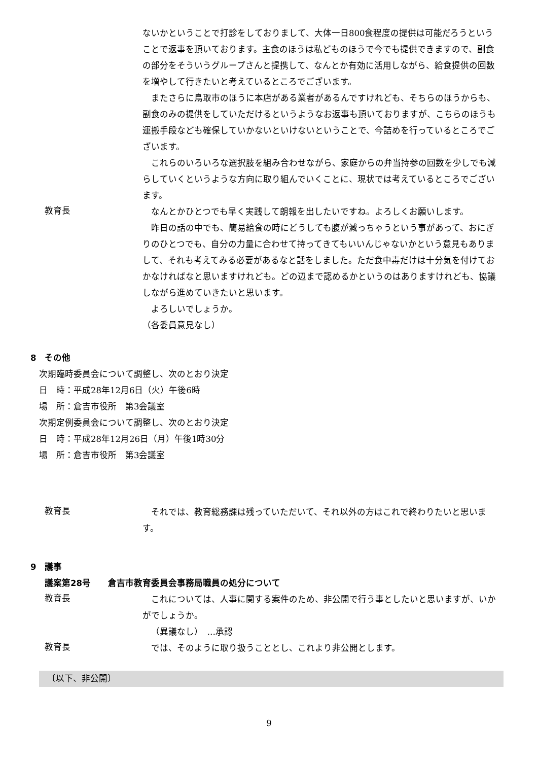ないかということで打診をしておりまして、大体一日800食程度の提供は可能だろうということで返事を頂いております。主食のほうは私どものほうで今でも提供できますので、副食の部分をそういうグループさんと提携して、なんとか有効に活用しながら、給食提供の回数を増やして行きたいと考えているところでございます。
またさらに鳥取市のほうに本店がある業者があるんですけれども、そちらのほうからも、副食のみの提供をしていただけるというようなお返事も頂いておりますが、こちらのほうも運搬手段なども確保していかないといけないということで、今詰めを行っているところでございます。
これらのいろいろな選択肢を組み合わせながら、家庭からの弁当持参の回数を少しでも減らしていくというような方向に取り組んでいくことに、現状では考えているところでございます。
教育長
なんとかひとつでも早く実践して朗報を出したいですね。よろしくお願いします。
昨日の話の中でも、簡易給食の時にどうしても腹が減っちゃうという事があって、おにぎりのひとつでも、自分の力量に合わせて持ってきてもいいんじゃないかという意見もありまして、それも考えてみる必要があるなと話をしました。ただ食中毒だけは十分気を付けておかなければなと思いますけれども。どの辺まで認めるかというのはありますけれども、協議しながら進めていきたいと思います。
よろしいでしょうか。
（各委員意見なし）
8　その他
次期臨時委員会について調整し、次のとおり決定
日　時：平成28年12月6日（火）午後6時
場　所：倉吉市役所　第3会議室
次期定例委員会について調整し、次のとおり決定
日　時：平成28年12月26日（月）午後1時30分
場　所：倉吉市役所　第3会議室
教育長
それでは、教育総務課は残っていただいて、それ以外の方はこれで終わりたいと思います。
9　議事
議案第28号　　倉吉市教育委員会事務局職員の処分について
教育長
これについては、人事に関する案件のため、非公開で行う事としたいと思いますが、いかがでしょうか。
（異議なし）　…承認
教育長
では、そのように取り扱うこととし、これより非公開とします。
〔以下、非公開〕
9